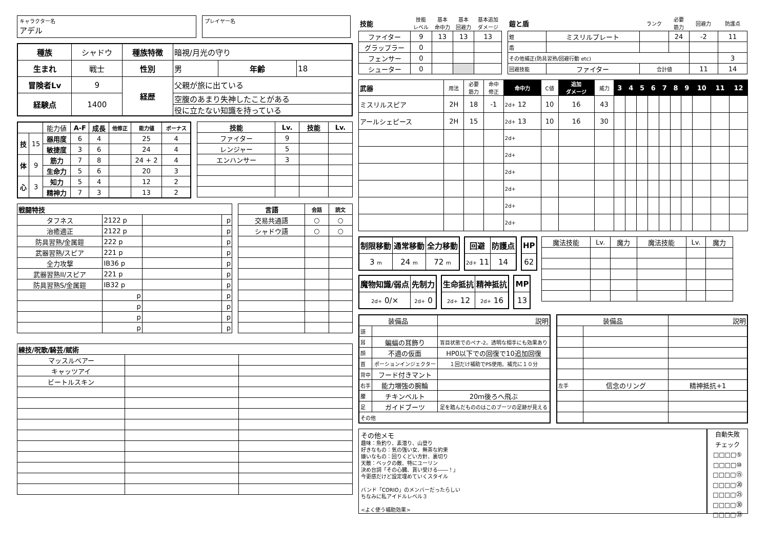キャラクター名
アデル
プレイヤー名
| 種族 | シャドウ | 種族特徴 | 暗視/月光の守り | | |
| 生まれ | 戦士 | 性別 | 男 | 年齢 | 18 |
| 冒険者Lv | 9 | 経歴 | 父親が旅に出ている | | |
| 経験点 | 1400 | | 空腹のあまり失神したことがある | | |
| | | | 役に立たない知識を持っている | | |
| | | 能力値 | A-F | 成長 | 他修正 | 能力値 | ボーナス |
| 技 | 15 | 器用度 | 6 | 4 | | 25 | 4 |
| | | 敏捷度 | 3 | 6 | | 24 | 4 |
| 体 | 9 | 筋力 | 7 | 8 | | 24 + 2 | 4 |
| | | 生命力 | 5 | 6 | | 20 | 3 |
| 心 | 3 | 知力 | 5 | 4 | | 12 | 2 |
| | | 精神力 | 7 | 3 | | 13 | 2 |
| 技能 | Lv. | 技能 | Lv. |
| --- | --- | --- | --- |
| ファイター | 9 | | |
| レンジャー | 5 | | |
| エンハンサー | 3 | | |
| 戦闘特技 | | | |
| タフネス | 2122 p | | p |
| 治癒適正 | 2122 p | | p |
| 防具習熟/金属鎧 | 222 p | | p |
| 武器習熟/スピア | 221 p | | p |
| 全力攻撃 | IB36 p | | p |
| 武器習熟II/スピア | 221 p | | p |
| 防具習熟S/金属鎧 | IB32 p | | p |
| | p | | p |
| | p | | p |
| | p | | p |
| | p | | p |
| 言語 | 会話 | 読文 |
| --- | --- | --- |
| 交易共通語 | ○ | ○ |
| シャドウ語 | ○ | ○ |
| 練技/呪歌/騎芸/賦術 | | |
| マッスルベアー | | |
| キャッツアイ | | |
| ビートルスキン | | |
| 技能 | 技能 レベル | 基本 命中力 | 基本 回避力 | 基本追加 ダメージ |
| --- | --- | --- | --- | --- |
| ファイター | 9 | 13 | 13 | 13 |
| グラップラー | 0 | | | |
| フェンサー | 0 | | | |
| シューター | 0 | | | |
| 鎧と盾 | | ランク | 必要 筋力 | 回避力 | 防護点 |
| --- | --- | --- | --- | --- | --- |
| 鎧 | ミスリルプレート | | 24 | -2 | 11 |
| 盾 | | | | | |
| その他補正(防具習熟/回避行動 etc) | | | | | 3 |
| 回避技能 | ファイター | 合計値 | | 11 | 14 |
| 武器 | 用法 | 必要 筋力 | 命中 修正 | 命中力 | C値 | 追加 ダメージ | 威力 | 3 | 4 | 5 | 6 | 7 | 8 | 9 | 10 | 11 | 12 |
| ミスリルスピア | 2H | 18 | -1 | 2d+ 12 | 10 | 16 | 43 | | | | | | | | | | |
| アールシェピース | 2H | 15 | | 2d+ 13 | 10 | 16 | 30 | | | | | | | | | | |
| | | | | 2d+ | | | | | | | | | | | | | |
| | | | | 2d+ | | | | | | | | | | | | | |
| | | | | 2d+ | | | | | | | | | | | | | |
| | | | | 2d+ | | | | | | | | | | | | | |
| | | | | 2d+ | | | | | | | | | | | | | |
| | | | | 2d+ | | | | | | | | | | | | | |
| 制限移動 | 通常移動 | 全力移動 |
| 3 m | 24 m | 72 m |
| 回避 | 防護点 |
| 2d+ 11 | 14 |
| HP |
| 62 |
| 魔物知識/弱点 | 先制力 |
| 2d+ 0/× | 2d+ 0 |
| 生命抵抗 | 精神抵抗 |
| 2d+ 12 | 2d+ 16 |
| MP |
| 13 |
| 魔法技能 | Lv. | 魔力 | 魔法技能 | Lv. | 魔力 |
| 装備品 | | 説明 |
| 頭 | | |
| 耳 | 蝙蝠の耳飾り | 盲目状態でのペナ-2。透明な相手にも効果あり |
| 顔 | 不適の仮面 | HP0以下での回復で10追加回復 |
| 首 | ポーションインジェクター | １回だけ補助でPS使用。補充に１０分 |
| 背中 | フード付きマント | |
| 右手 | 能力増強の腕輪 | |
| 腰 | チキンベルト | 20ｍ後ろへ飛ぶ |
| 足 | ガイドブーツ | 足を踏んだもののはこのブーツの足跡が見える |
| その他 | | |
| 装備品 | | 説明 |
| 左手 | 信念のリング | 精神抵抗+1 |
その他メモ
趣味：魚釣り、素潜り、山登り
好きなもの：気の強い女、無茶な約束
嫌いなもの：回りくどい方針、裏切り
天敵：ベックの敵、特にユーリン
決め台詞「その心臓、貰い受ける――！」
今更感だけど設定埋めていくスタイル
バンド「CORIO」のメンバーだったらしい
ちなみに私アイドルレベル３
<よく使う補助効果>
自動失敗
チェック
□□□□⑤
□□□□⑩
□□□□⑮
□□□□⑳
□□□□㉕
□□□□㉚
□□□□㉟